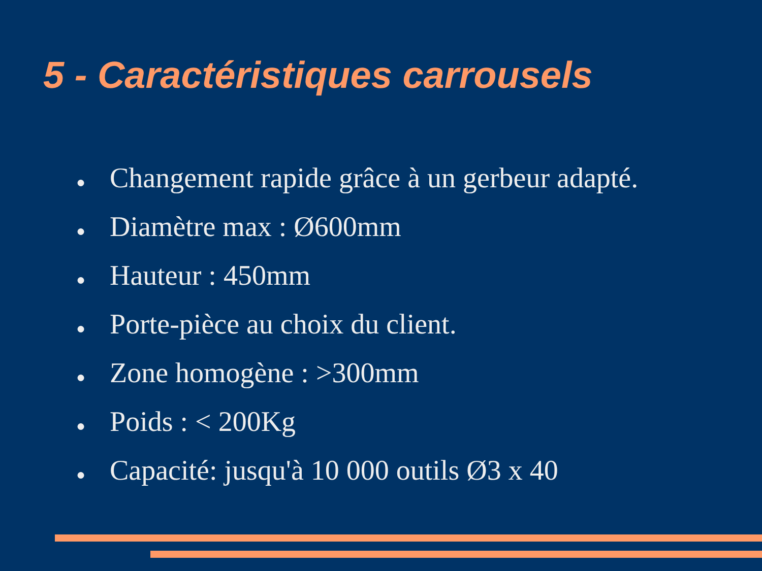5 - Caractéristiques carrousels
● Changement rapide grâce à un gerbeur adapté.
● Diamètre max : Ø600mm
● Hauteur : 450mm
● Porte-pièce au choix du client.
● Zone homogène : >300mm
● Poids : < 200Kg
● Capacité: jusqu'à 10 000 outils Ø3 x 40